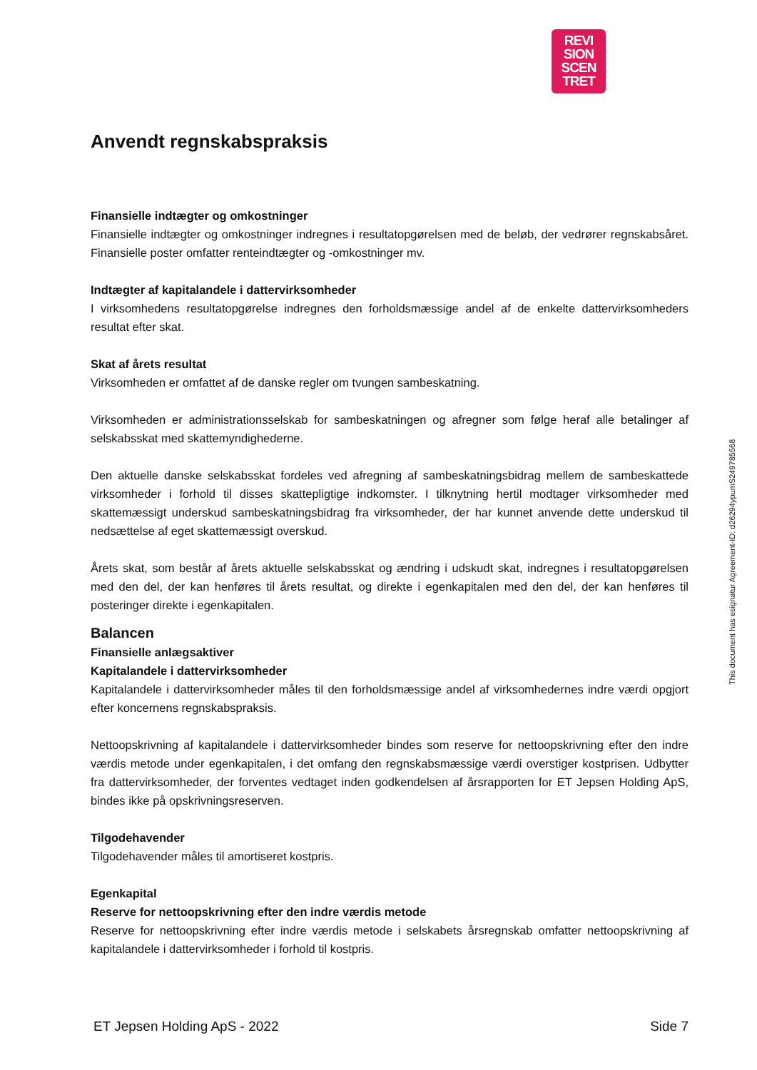REVI
SION
SCEN
TRET
Anvendt regnskabspraksis
Finansielle indtægter og omkostninger
Finansielle indtægter og omkostninger indregnes i resultatopgørelsen med de beløb, der vedrører regnskabsåret. Finansielle poster omfatter renteindtægter og -omkostninger mv.
Indtægter af kapitalandele i dattervirksomheder
I virksomhedens resultatopgørelse indregnes den forholdsmæssige andel af de enkelte dattervirksomheders resultat efter skat.
Skat af årets resultat
Virksomheden er omfattet af de danske regler om tvungen sambeskatning.
Virksomheden er administrationsselskab for sambeskatningen og afregner som følge heraf alle betalinger af selskabsskat med skattemyndighederne.
Den aktuelle danske selskabsskat fordeles ved afregning af sambeskatningsbidrag mellem de sambeskattede virksomheder i forhold til disses skattepligtige indkomster. I tilknytning hertil modtager virksomheder med skattemæssigt underskud sambeskatningsbidrag fra virksomheder, der har kunnet anvende dette underskud til nedsættelse af eget skattemæssigt overskud.
Årets skat, som består af årets aktuelle selskabsskat og ændring i udskudt skat, indregnes i resultatopgørelsen med den del, der kan henføres til årets resultat, og direkte i egenkapitalen med den del, der kan henføres til posteringer direkte i egenkapitalen.
Balancen
Finansielle anlægsaktiver
Kapitalandele i dattervirksomheder
Kapitalandele i dattervirksomheder måles til den forholdsmæssige andel af virksomhedernes indre værdi opgjort efter koncernens regnskabspraksis.
Nettoopskrivning af kapitalandele i dattervirksomheder bindes som reserve for nettoopskrivning efter den indre værdis metode under egenkapitalen, i det omfang den regnskabsmæssige værdi overstiger kostprisen. Udbytter fra dattervirksomheder, der forventes vedtaget inden godkendelsen af årsrapporten for ET Jepsen Holding ApS, bindes ikke på opskrivningsreserven.
Tilgodehavender
Tilgodehavender måles til amortiseret kostpris.
Egenkapital
Reserve for nettoopskrivning efter den indre værdis metode
Reserve for nettoopskrivning efter indre værdis metode i selskabets årsregnskab omfatter nettoopskrivning af kapitalandele i dattervirksomheder i forhold til kostpris.
This document has esignatur Agreement-ID: d26294ypumS249785568
ET Jepsen Holding ApS - 2022 Side 7